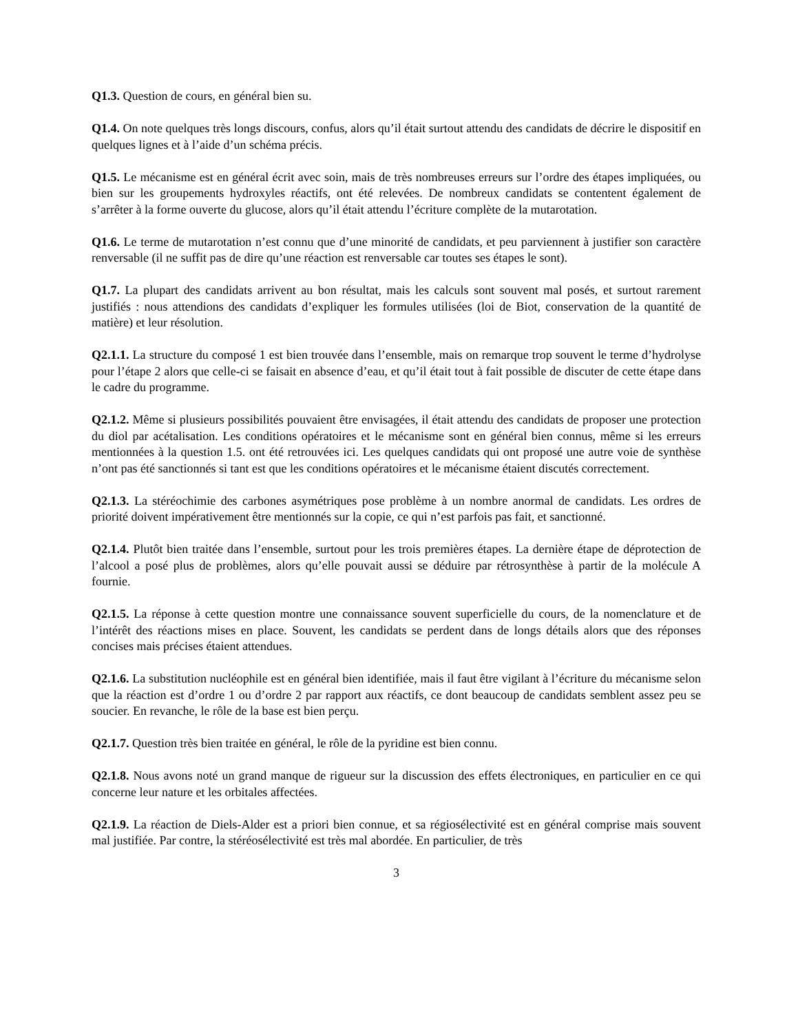Q1.3. Question de cours, en général bien su.
Q1.4. On note quelques très longs discours, confus, alors qu’il était surtout attendu des candidats de décrire le dispositif en quelques lignes et à l’aide d’un schéma précis.
Q1.5. Le mécanisme est en général écrit avec soin, mais de très nombreuses erreurs sur l’ordre des étapes impliquées, ou bien sur les groupements hydroxyles réactifs, ont été relevées. De nombreux candidats se contentent également de s’arrêter à la forme ouverte du glucose, alors qu’il était attendu l’écriture complète de la mutarotation.
Q1.6. Le terme de mutarotation n’est connu que d’une minorité de candidats, et peu parviennent à justifier son caractère renversable (il ne suffit pas de dire qu’une réaction est renversable car toutes ses étapes le sont).
Q1.7. La plupart des candidats arrivent au bon résultat, mais les calculs sont souvent mal posés, et surtout rarement justifiés : nous attendions des candidats d’expliquer les formules utilisées (loi de Biot, conservation de la quantité de matière) et leur résolution.
Q2.1.1. La structure du composé 1 est bien trouvée dans l’ensemble, mais on remarque trop souvent le terme d’hydrolyse pour l’étape 2 alors que celle-ci se faisait en absence d’eau, et qu’il était tout à fait possible de discuter de cette étape dans le cadre du programme.
Q2.1.2. Même si plusieurs possibilités pouvaient être envisagées, il était attendu des candidats de proposer une protection du diol par acétalisation. Les conditions opératoires et le mécanisme sont en général bien connus, même si les erreurs mentionnées à la question 1.5. ont été retrouvées ici. Les quelques candidats qui ont proposé une autre voie de synthèse n’ont pas été sanctionnés si tant est que les conditions opératoires et le mécanisme étaient discutés correctement.
Q2.1.3. La stéréochimie des carbones asymétriques pose problème à un nombre anormal de candidats. Les ordres de priorité doivent impérativement être mentionnés sur la copie, ce qui n’est parfois pas fait, et sanctionné.
Q2.1.4. Plutôt bien traitée dans l’ensemble, surtout pour les trois premières étapes. La dernière étape de déprotection de l’alcool a posé plus de problèmes, alors qu’elle pouvait aussi se déduire par rétrosynthèse à partir de la molécule A fournie.
Q2.1.5. La réponse à cette question montre une connaissance souvent superficielle du cours, de la nomenclature et de l’intérêt des réactions mises en place. Souvent, les candidats se perdent dans de longs détails alors que des réponses concises mais précises étaient attendues.
Q2.1.6. La substitution nucléophile est en général bien identifiée, mais il faut être vigilant à l’écriture du mécanisme selon que la réaction est d’ordre 1 ou d’ordre 2 par rapport aux réactifs, ce dont beaucoup de candidats semblent assez peu se soucier. En revanche, le rôle de la base est bien perçu.
Q2.1.7. Question très bien traitée en général, le rôle de la pyridine est bien connu.
Q2.1.8. Nous avons noté un grand manque de rigueur sur la discussion des effets électroniques, en particulier en ce qui concerne leur nature et les orbitales affectées.
Q2.1.9. La réaction de Diels-Alder est a priori bien connue, et sa régiosélectivité est en général comprise mais souvent mal justifiée. Par contre, la stéréosélectivité est très mal abordée. En particulier, de très
3